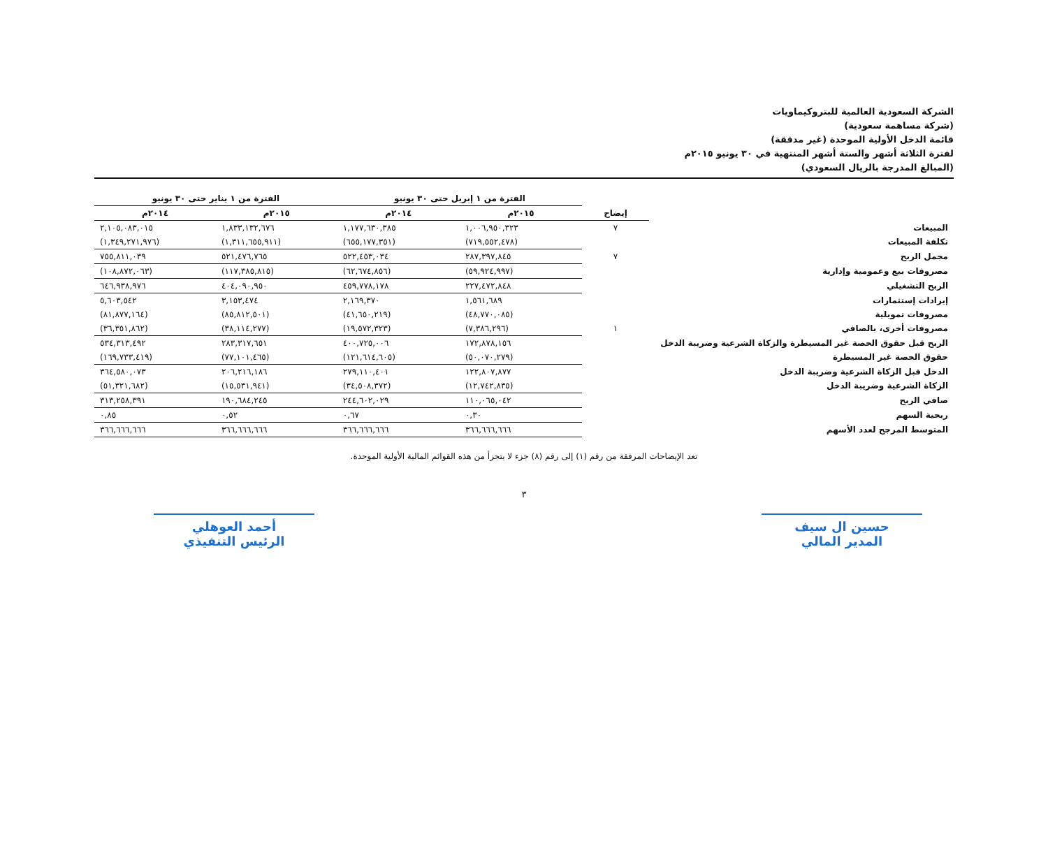الشركة السعودية العالمية للبتروكيماويات
(شركة مساهمة سعودية)
قائمة الدخل الأولية الموحدة (غير مدققة)
لفترة الثلاثة أشهر والستة أشهر المنتهية في ٣٠ يونيو ٢٠١٥م
(المبالغ المدرجة بالريال السعودي)
| | | الفترة من ١ إبريل حتى ٣٠ يونيو | | الفترة من ١ يناير حتى ٣٠ يونيو | |
| --- | --- | --- | --- | --- | --- |
| | إيضاح | ٢٠١٥م | ٢٠١٤م | ٢٠١٥م | ٢٠١٤م |
| المبيعات | ٧ | ١,٠٠٦,٩٥٠,٣٢٣ | ١,١٧٧,٦٣٠,٣٨٥ | ١,٨٣٣,١٣٢,٦٧٦ | ٢,١٠٥,٠٨٣,٠١٥ |
| تكلفة المبيعات | | (٧١٩,٥٥٢,٤٧٨) | (٦٥٥,١٧٧,٣٥١) | (١,٣١١,٦٥٥,٩١١) | (١,٣٤٩,٢٧١,٩٧٦) |
| مجمل الربح | ٧ | ٢٨٧,٣٩٧,٨٤٥ | ٥٢٢,٤٥٣,٠٣٤ | ٥٢١,٤٧٦,٧٦٥ | ٧٥٥,٨١١,٠٣٩ |
| مصروفات بيع وعمومية وإدارية | | (٥٩,٩٢٤,٩٩٧) | (٦٢,٦٧٤,٨٥٦) | (١١٧,٣٨٥,٨١٥) | (١٠٨,٨٧٢,٠٦٣) |
| الربح التشغيلي | | ٢٢٧,٤٧٢,٨٤٨ | ٤٥٩,٧٧٨,١٧٨ | ٤٠٤,٠٩٠,٩٥٠ | ٦٤٦,٩٣٨,٩٧٦ |
| إيرادات إستثمارات | | ١,٥٦١,٦٨٩ | ٢,١٦٩,٣٧٠ | ٣,١٥٣,٤٧٤ | ٥,٦٠٣,٥٤٢ |
| مصروفات تمويلية | | (٤٨,٧٧٠,٠٨٥) | (٤١,٦٥٠,٢١٩) | (٨٥,٨١٢,٥٠١) | (٨١,٨٧٧,١٦٤) |
| مصروفات أخرى، بالصافي | ١ | (٧,٣٨٦,٢٩٦) | (١٩,٥٧٢,٣٢٣) | (٣٨,١١٤,٢٧٧) | (٣٦,٣٥١,٨٦٢) |
| الربح قبل حقوق الحصة غير المسيطرة والزكاة الشرعية وضريبة الدخل | | ١٧٢,٨٧٨,١٥٦ | ٤٠٠,٧٢٥,٠٠٦ | ٢٨٣,٣١٧,٦٥١ | ٥٣٤,٣١٣,٤٩٢ |
| حقوق الحصة غير المسيطرة | | (٥٠,٠٧٠,٢٧٩) | (١٢١,٦١٤,٦٠٥) | (٧٧,١٠١,٤٦٥) | (١٦٩,٧٣٣,٤١٩) |
| الدخل قبل الزكاة الشرعية وضريبة الدخل | | ١٢٢,٨٠٧,٨٧٧ | ٢٧٩,١١٠,٤٠١ | ٢٠٦,٢١٦,١٨٦ | ٣٦٤,٥٨٠,٠٧٣ |
| الزكاة الشرعية وضريبة الدخل | | (١٢,٧٤٢,٨٣٥) | (٣٤,٥٠٨,٣٧٢) | (١٥,٥٣١,٩٤١) | (٥١,٣٢١,٦٨٢) |
| صافي الربح | | ١١٠,٠٦٥,٠٤٢ | ٢٤٤,٦٠٢,٠٢٩ | ١٩٠,٦٨٤,٢٤٥ | ٣١٣,٢٥٨,٣٩١ |
| ربحية السهم | | ٠,٣٠ | ٠,٦٧ | ٠,٥٢ | ٠,٨٥ |
| المتوسط المرجح لعدد الأسهم | | ٣٦٦,٦٦٦,٦٦٦ | ٣٦٦,٦٦٦,٦٦٦ | ٣٦٦,٦٦٦,٦٦٦ | ٣٦٦,٦٦٦,٦٦٦ |
تعد الإيضاحات المرفقة من رقم (١) إلى رقم (٨) جزء لا يتجزأ من هذه القوائم المالية الأولية الموحدة.
٣
حسين ال سيف
المدير المالي
أحمد العوهلي
الرئيس التنفيذي